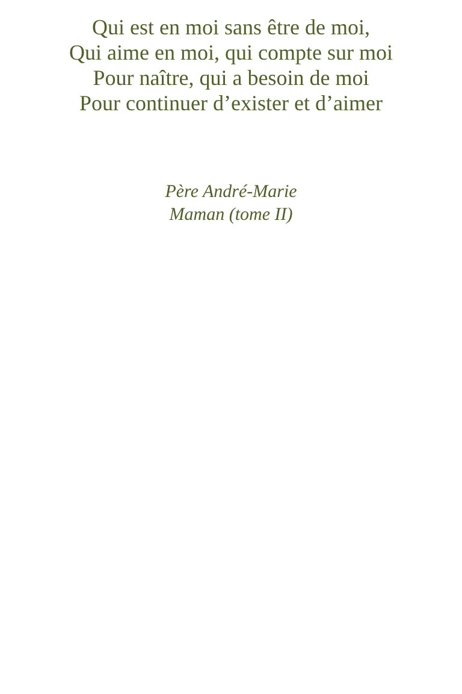Qui est en moi sans être de moi,
Qui aime en moi, qui compte sur moi
Pour naître, qui a besoin de moi
Pour continuer d’exister et d’aimer
Père André-Marie
Maman (tome II)